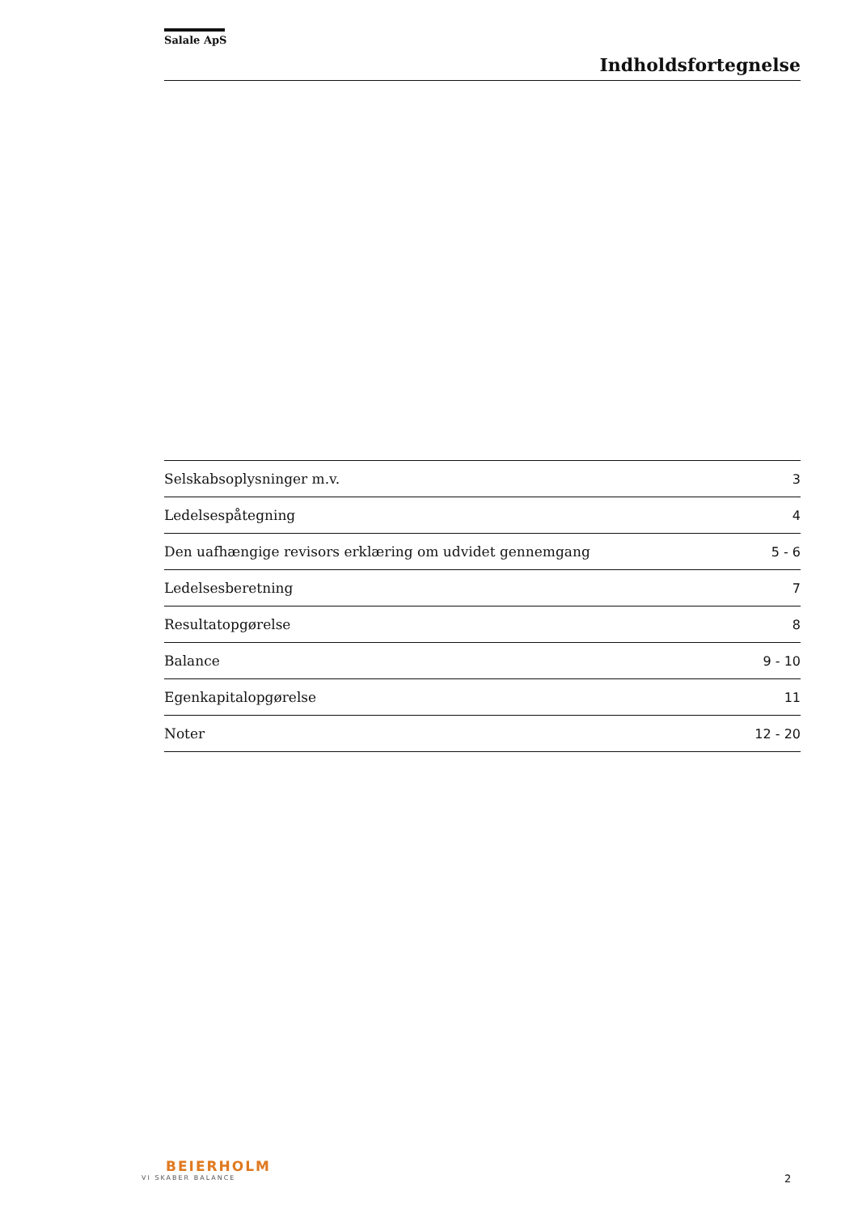Salale ApS
Indholdsfortegnelse
| Selskabsoplysninger m.v. | 3 |
| Ledelsespåtegning | 4 |
| Den uafhængige revisors erklæring om udvidet gennemgang | 5 - 6 |
| Ledelsesberetning | 7 |
| Resultatopgørelse | 8 |
| Balance | 9 - 10 |
| Egenkapitalopgørelse | 11 |
| Noter | 12 - 20 |
BEIERHOLM
VI SKABER BALANCE
2